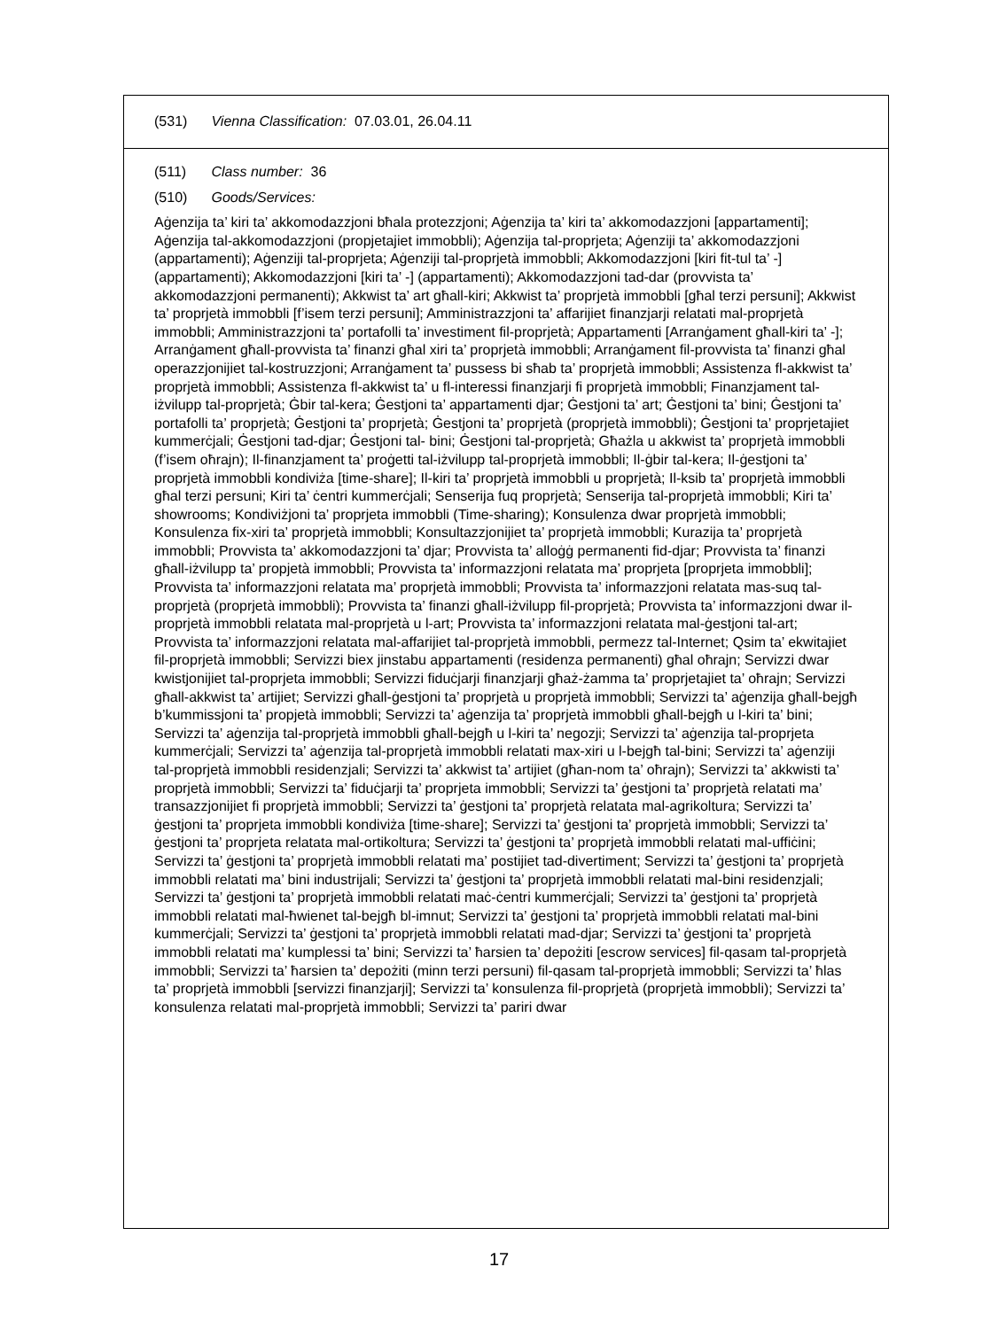(531) Vienna Classification: 07.03.01, 26.04.11
(511) Class number: 36
(510) Goods/Services:
Aġenzija ta’ kiri ta’ akkomodazzjoni bħala protezzjoni; Aġenzija ta’ kiri ta’ akkomodazzjoni [appartamenti]; Aġenzija tal-akkomodazzjoni (propjetajiet immobbli); Aġenzija tal-proprjeta; Aġenziji ta’ akkomodazzjoni (appartamenti); Aġenziji tal-proprjeta; Aġenziji tal-proprjetà immobbli; Akkomodazzjoni [kiri fit-tul ta’ -] (appartamenti); Akkomodazzjoni [kiri ta’ -] (appartamenti); Akkomodazzjoni tad-dar (provvista ta’ akkomodazzjoni permanenti); Akkwist ta’ art għall-kiri; Akkwist ta’ proprjetà immobbli [għal terzi persuni]; Akkwist ta’ proprjetà immobbli [f’isem terzi persuni]; Amministrazzjoni ta’ affarijiet finanzjarji relatati mal-proprjetà immobbli; Amministrazzjoni ta’ portafolli ta’ investiment fil-proprjetà; Appartamenti [Arranġament għall-kiri ta’ -]; Arranġament għall-provvista ta’ finanzi għal xiri ta’ proprjetà immobbli; Arranġament fil-provvista ta’ finanzi għal operazzjonijiet tal-kostruzzjoni; Arranġament ta’ pussess bi sħab ta’ proprjetà immobbli; Assistenza fl-akkwist ta’ proprjetà immobbli; Assistenza fl-akkwist ta’ u fl-interessi finanzjarji fi proprjetà immobbli; Finanzjament tal-iżvilupp tal-proprjetà; Ġbir tal-kera; Ġestjoni ta’ appartamenti djar; Ġestjoni ta’ art; Ġestjoni ta’ bini; Ġestjoni ta’ portafolli ta’ proprjetà; Ġestjoni ta’ proprjetà; Ġestjoni ta’ proprjetà (proprjetà immobbli); Ġestjoni ta’ proprjetajiet kummerċjali; Ġestjoni tad-djar; Ġestjoni tal- bini; Ġestjoni tal-proprjetà; Għażla u akkwist ta’ proprjetà immobbli (f’isem oħrajn); Il-finanzjament ta’ proġetti tal-iżvilupp tal-proprjetà immobbli; Il-ġbir tal-kera; Il-ġestjoni ta’ proprjetà immobbli kondiviża [time-share]; Il-kiri ta’ proprjetà immobbli u proprjetà; Il-ksib ta’ proprjetà immobbli għal terzi persuni; Kiri ta’ ċentri kummerċjali; Senserija fuq proprjetà; Senserija tal-proprjetà immobbli; Kiri ta’ showrooms; Kondiviżjoni ta’ proprjeta immobbli (Time-sharing); Konsulenza dwar proprjetà immobbli; Konsulenza fix-xiri ta’ proprjetà immobbli; Konsultazzjonijiet ta’ proprjetà immobbli; Kurazija ta’ proprjetà immobbli; Provvista ta’ akkomodazzjoni ta’ djar; Provvista ta’ alloġġ permanenti fid-djar; Provvista ta’ finanzi għall-iżvilupp ta’ propjetà immobbli; Provvista ta’ informazzjoni relatata ma’ proprjeta [proprjeta immobbli]; Provvista ta’ informazzjoni relatata ma’ proprjetà immobbli; Provvista ta’ informazzjoni relatata mas-suq tal-proprjetà (proprjetà immobbli); Provvista ta’ finanzi għall-iżvilupp fil-proprjetà; Provvista ta’ informazzjoni dwar il-proprjetà immobbli relatata mal-proprjetà u l-art; Provvista ta’ informazzjoni relatata mal-ġestjoni tal-art; Provvista ta’ informazzjoni relatata mal-affarijiet tal-proprjetà immobbli, permezz tal-Internet; Qsim ta’ ekwitajiet fil-proprjetà immobbli; Servizzi biex jinstabu appartamenti (residenza permanenti) għal oħrajn; Servizzi dwar kwistjonijiet tal-proprjeta immobbli; Servizzi fiduċjarji finanzjarji għaż-żamma ta’ proprjetajiet ta’ oħrajn; Servizzi għall-akkwist ta’ artijiet; Servizzi għall-ġestjoni ta’ proprjetà u proprjetà immobbli; Servizzi ta’ aġenzija għall-bejgħ b’kummissjoni ta’ propjetà immobbli; Servizzi ta’ aġenzija ta’ proprjetà immobbli għall-bejgħ u l-kiri ta’ bini; Servizzi ta’ aġenzija tal-proprjetà immobbli għall-bejgħ u l-kiri ta’ negozji; Servizzi ta’ aġenzija tal-proprjeta kummerċjali; Servizzi ta’ aġenzija tal-proprjetà immobbli relatati max-xiri u l-bejgħ tal-bini; Servizzi ta’ aġenziji tal-proprjetà immobbli residenzjali; Servizzi ta’ akkwist ta’ artijiet (għan-nom ta’ oħrajn); Servizzi ta’ akkwisti ta’ proprjetà immobbli; Servizzi ta’ fiduċjarji ta’ proprjeta immobbli; Servizzi ta’ ġestjoni ta’ proprjetà relatati ma’ transazzjonijiet fi proprjetà immobbli; Servizzi ta’ ġestjoni ta’ proprjetà relatata mal-agrikoltura; Servizzi ta’ ġestjoni ta’ proprjeta immobbli kondiviża [time-share]; Servizzi ta’ ġestjoni ta’ proprjetà immobbli; Servizzi ta’ ġestjoni ta’ proprjeta relatata mal-ortikoltura; Servizzi ta’ ġestjoni ta’ proprjetà immobbli relatati mal-uffiċini; Servizzi ta’ ġestjoni ta’ proprjetà immobbli relatati ma’ postijiet tad-divertiment; Servizzi ta’ ġestjoni ta’ proprjetà immobbli relatati ma’ bini industrijali; Servizzi ta’ ġestjoni ta’ proprjetà immobbli relatati mal-bini residenzjali; Servizzi ta’ ġestjoni ta’ proprjetà immobbli relatati maċ-ċentri kummerċjali; Servizzi ta’ ġestjoni ta’ proprjetà immobbli relatati mal-ħwienet tal-bejgħ bl-imnut; Servizzi ta’ ġestjoni ta’ proprjetà immobbli relatati mal-bini kummerċjali; Servizzi ta’ ġestjoni ta’ proprjetà immobbli relatati mad-djar; Servizzi ta’ ġestjoni ta’ proprjetà immobbli relatati ma’ kumplessi ta’ bini; Servizzi ta’ ħarsien ta’ depożiti [escrow services] fil-qasam tal-proprjetà immobbli; Servizzi ta’ ħarsien ta’ depożiti (minn terzi persuni) fil-qasam tal-proprjetà immobbli; Servizzi ta’ ħlas ta’ proprjetà immobbli [servizzi finanzjarji]; Servizzi ta’ konsulenza fil-proprjetà (proprjetà immobbli); Servizzi ta’ konsulenza relatati mal-proprjetà immobbli; Servizzi ta’ pariri dwar
17